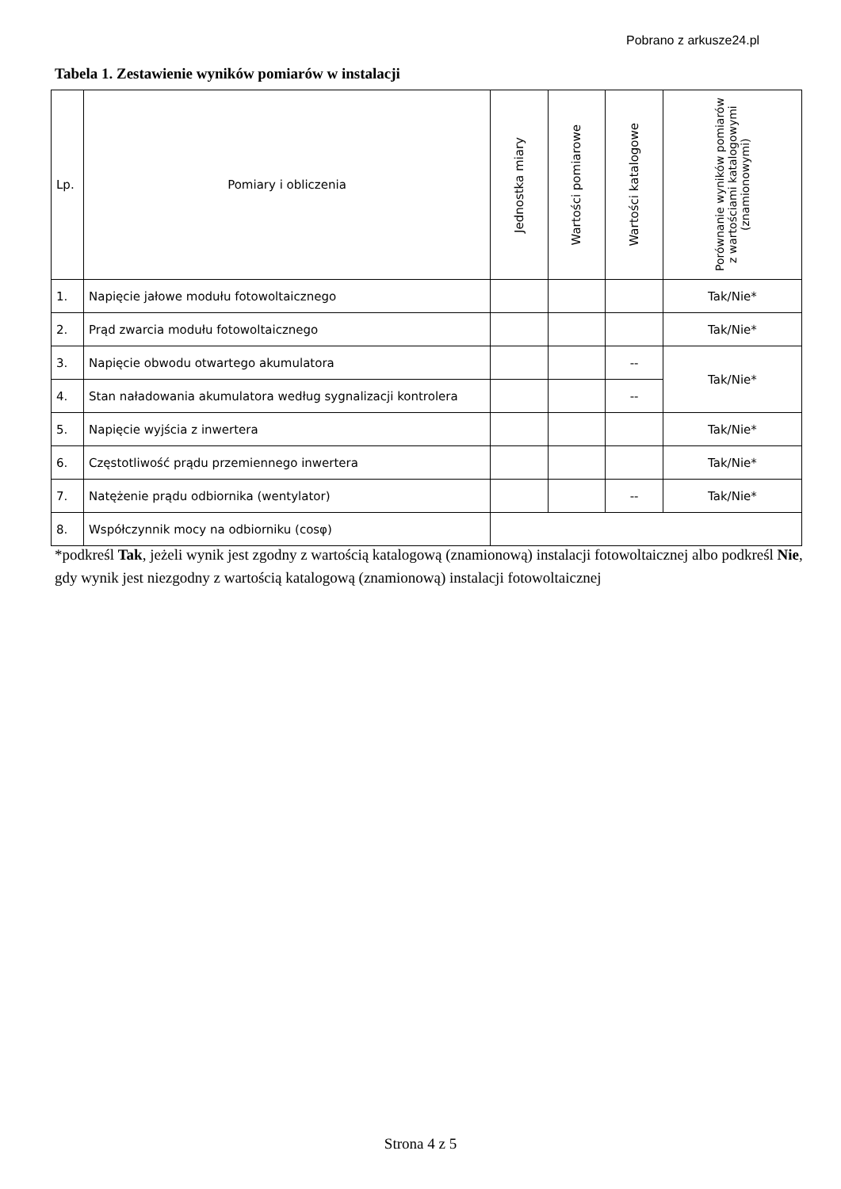Pobrano z arkusze24.pl
Tabela 1. Zestawienie wyników pomiarów w instalacji
| Lp. | Pomiary i obliczenia | Jednostka miary | Wartości pomiarowe | Wartości katalogowe | Porównanie wyników pomiarów z wartościami katalogowymi (znamionowymi) |
| --- | --- | --- | --- | --- | --- |
| 1. | Napięcie jałowe modułu fotowoltaicznego | | | | Tak/Nie* |
| 2. | Prąd zwarcia modułu fotowoltaicznego | | | | Tak/Nie* |
| 3. | Napięcie obwodu otwartego akumulatora | | | -- | Tak/Nie* |
| 4. | Stan naładowania akumulatora według sygnalizacji kontrolera | | | -- | |
| 5. | Napięcie wyjścia z inwertera | | | | Tak/Nie* |
| 6. | Częstotliwość prądu przemiennego inwertera | | | | Tak/Nie* |
| 7. | Natężenie prądu odbiornika (wentylator) | | | -- | Tak/Nie* |
| 8. | Współczynnik mocy na odbiorniku (cosφ) | | | | |
*podkreśl Tak, jeżeli wynik jest zgodny z wartością katalogową (znamionową) instalacji fotowoltaicznej albo podkreśl Nie, gdy wynik jest niezgodny z wartością katalogową (znamionową) instalacji fotowoltaicznej
Strona 4 z 5